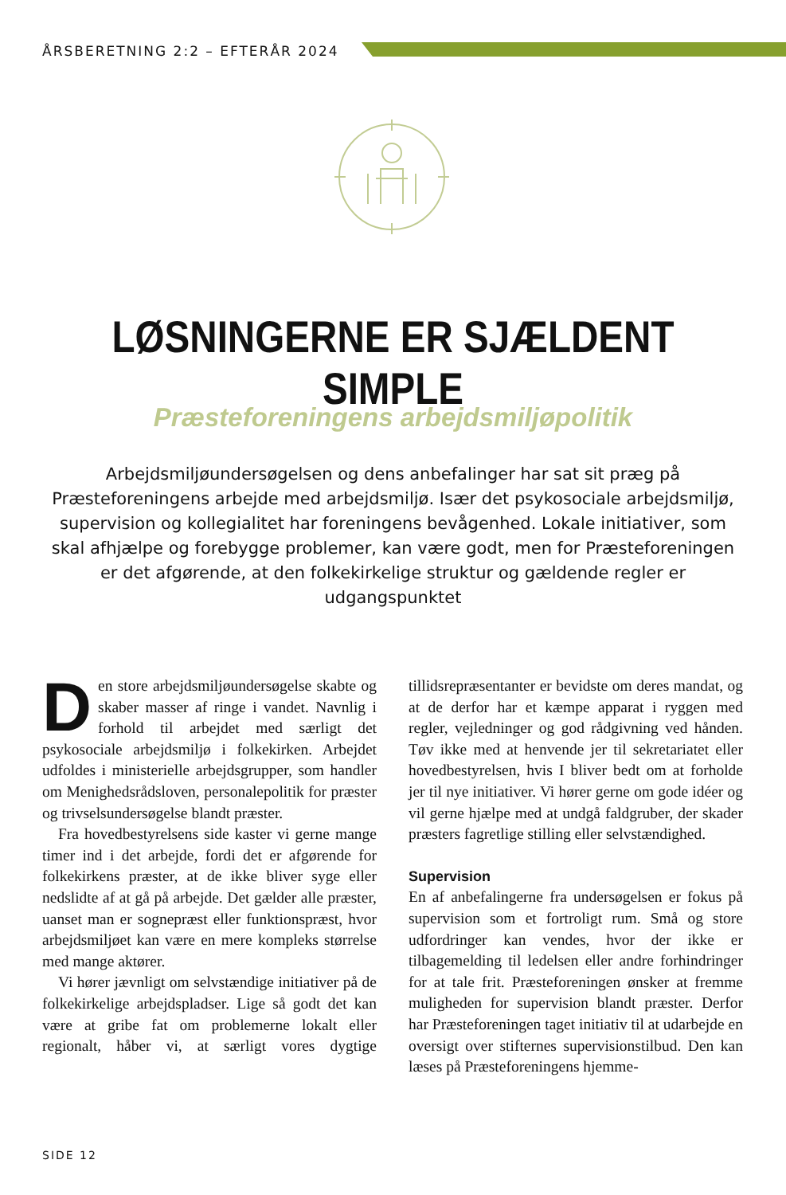ÅRSBERETNING 2:2 – EFTERÅR 2024
LØSNINGERNE ER SJÆLDENT SIMPLE
Præsteforeningens arbejdsmiljøpolitik
Arbejdsmiljøundersøgelsen og dens anbefalinger har sat sit præg på Præsteforeningens arbejde med arbejdsmiljø. Især det psykosociale arbejdsmiljø, supervision og kollegialitet har foreningens bevågenhed. Lokale initiativer, som skal afhjælpe og forebygge problemer, kan være godt, men for Præsteforeningen er det afgørende, at den folkekirkelige struktur og gældende regler er udgangspunktet
Den store arbejdsmiljøundersøgelse skabte og skaber masser af ringe i vandet. Navnlig i forhold til arbejdet med særligt det psykosociale arbejdsmiljø i folkekirken. Arbejdet udfoldes i ministerielle arbejdsgrupper, som handler om Menighedsrådsloven, personalepolitik for præster og trivselsundersøgelse blandt præster.
Fra hovedbestyrelsens side kaster vi gerne mange timer ind i det arbejde, fordi det er afgørende for folkekirkens præster, at de ikke bliver syge eller nedslidte af at gå på arbejde. Det gælder alle præster, uanset man er sognepræst eller funktionspræst, hvor arbejdsmiljøet kan være en mere kompleks størrelse med mange aktører.
Vi hører jævnligt om selvstændige initiativer på de folkekirkelige arbejdspladser. Lige så godt det kan være at gribe fat om problemerne lokalt eller regionalt, håber vi, at særligt vores dygtige tillidsrepræsentanter er bevidste om deres mandat, og at de derfor har et kæmpe apparat i ryggen med regler, vejledninger og god rådgivning ved hånden. Tøv ikke med at henvende jer til sekretariatet eller hovedbestyrelsen, hvis I bliver bedt om at forholde jer til nye initiativer. Vi hører gerne om gode idéer og vil gerne hjælpe med at undgå faldgruber, der skader præsters fagretlige stilling eller selvstændighed.
Supervision
En af anbefalingerne fra undersøgelsen er fokus på supervision som et fortroligt rum. Små og store udfordringer kan vendes, hvor der ikke er tilbagemelding til ledelsen eller andre forhindringer for at tale frit. Præsteforeningen ønsker at fremme muligheden for supervision blandt præster. Derfor har Præsteforeningen taget initiativ til at udarbejde en oversigt over stifternes supervisionstilbud. Den kan læses på Præsteforeningens hjemme-
SIDE 12